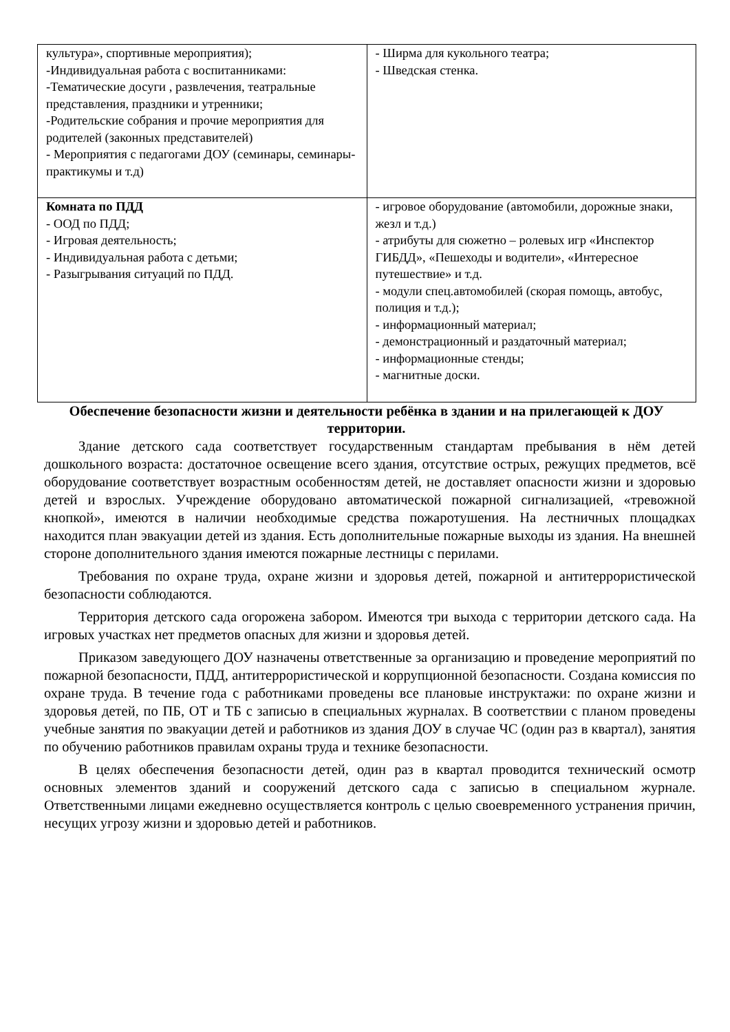| культура», спортивные мероприятия); -Индивидуальная работа с воспитанниками: -Тематические досуги , развлечения, театральные представления, праздники и утренники; -Родительские собрания и прочие мероприятия для родителей (законных представителей) - Мероприятия с педагогами ДОУ (семинары, семинары-практикумы и т.д) | - Ширма для кукольного театра; - Шведская стенка. |
| Комната по ПДД - ООД по ПДД; - Игровая деятельность; - Индивидуальная работа с детьми; - Разыгрывания ситуаций по ПДД. | - игровое оборудование (автомобили, дорожные знаки, жезл и т.д.) - атрибуты для сюжетно – ролевых игр «Инспектор ГИБДД», «Пешеходы и водители», «Интересное путешествие» и т.д. - модули спец.автомобилей (скорая помощь, автобус, полиция и т.д.); - информационный материал; - демонстрационный и раздаточный материал; - информационные стенды; - магнитные доски. |
Обеспечение безопасности жизни и деятельности ребёнка в здании и на прилегающей к ДОУ территории.
Здание детского сада соответствует государственным стандартам пребывания в нём детей дошкольного возраста: достаточное освещение всего здания, отсутствие острых, режущих предметов, всё оборудование соответствует возрастным особенностям детей, не доставляет опасности жизни и здоровью детей и взрослых. Учреждение оборудовано автоматической пожарной сигнализацией, «тревожной кнопкой», имеются в наличии необходимые средства пожаротушения. На лестничных площадках находится план эвакуации детей из здания. Есть дополнительные пожарные выходы из здания. На внешней стороне дополнительного здания имеются пожарные лестницы с перилами.
Требования по охране труда, охране жизни и здоровья детей, пожарной и антитеррористической безопасности соблюдаются.
Территория детского сада огорожена забором. Имеются три выхода с территории детского сада. На игровых участках нет предметов опасных для жизни и здоровья детей.
Приказом заведующего ДОУ назначены ответственные за организацию и проведение мероприятий по пожарной безопасности, ПДД, антитеррористической и коррупционной безопасности. Создана комиссия по охране труда. В течение года с работниками проведены все плановые инструктажи: по охране жизни и здоровья детей, по ПБ, ОТ и ТБ с записью в специальных журналах. В соответствии с планом проведены учебные занятия по эвакуации детей и работников из здания ДОУ в случае ЧС (один раз в квартал), занятия по обучению работников правилам охраны труда и технике безопасности.
В целях обеспечения безопасности детей, один раз в квартал проводится технический осмотр основных элементов зданий и сооружений детского сада с записью в специальном журнале. Ответственными лицами ежедневно осуществляется контроль с целью своевременного устранения причин, несущих угрозу жизни и здоровью детей и работников.